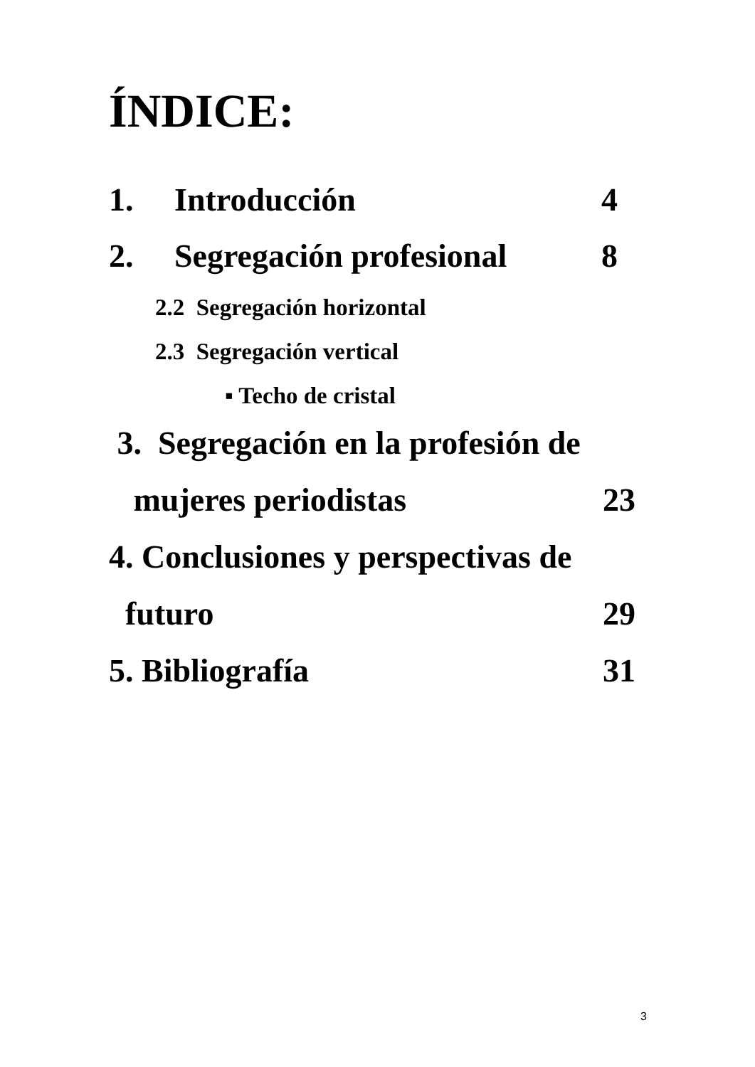ÍNDICE:
1. Introducción 4
2. Segregación profesional 8
2.2 Segregación horizontal
2.3 Segregación vertical
▪ Techo de cristal
3. Segregación en la profesión de
mujeres periodistas 23
4. Conclusiones y perspectivas de
futuro 29
5. Bibliografía 31
3